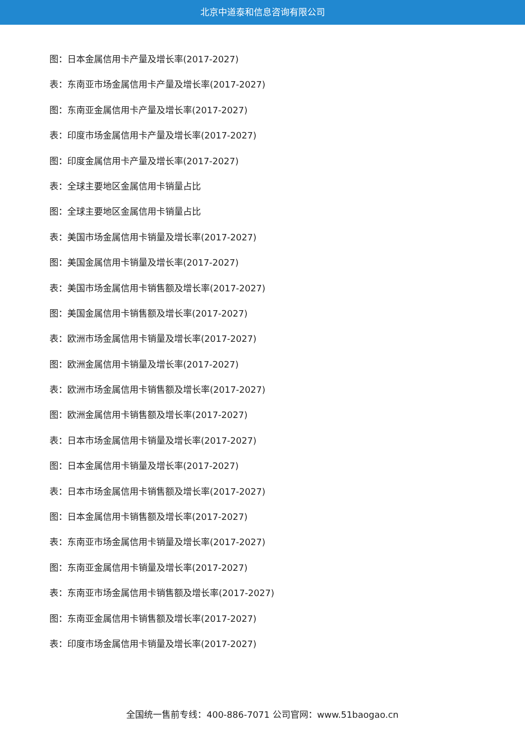北京中道泰和信息咨询有限公司
图：日本金属信用卡产量及增长率(2017-2027)
表：东南亚市场金属信用卡产量及增长率(2017-2027)
图：东南亚金属信用卡产量及增长率(2017-2027)
表：印度市场金属信用卡产量及增长率(2017-2027)
图：印度金属信用卡产量及增长率(2017-2027)
表：全球主要地区金属信用卡销量占比
图：全球主要地区金属信用卡销量占比
表：美国市场金属信用卡销量及增长率(2017-2027)
图：美国金属信用卡销量及增长率(2017-2027)
表：美国市场金属信用卡销售额及增长率(2017-2027)
图：美国金属信用卡销售额及增长率(2017-2027)
表：欧洲市场金属信用卡销量及增长率(2017-2027)
图：欧洲金属信用卡销量及增长率(2017-2027)
表：欧洲市场金属信用卡销售额及增长率(2017-2027)
图：欧洲金属信用卡销售额及增长率(2017-2027)
表：日本市场金属信用卡销量及增长率(2017-2027)
图：日本金属信用卡销量及增长率(2017-2027)
表：日本市场金属信用卡销售额及增长率(2017-2027)
图：日本金属信用卡销售额及增长率(2017-2027)
表：东南亚市场金属信用卡销量及增长率(2017-2027)
图：东南亚金属信用卡销量及增长率(2017-2027)
表：东南亚市场金属信用卡销售额及增长率(2017-2027)
图：东南亚金属信用卡销售额及增长率(2017-2027)
表：印度市场金属信用卡销量及增长率(2017-2027)
全国统一售前专线：400-886-7071 公司官网：www.51baogao.cn